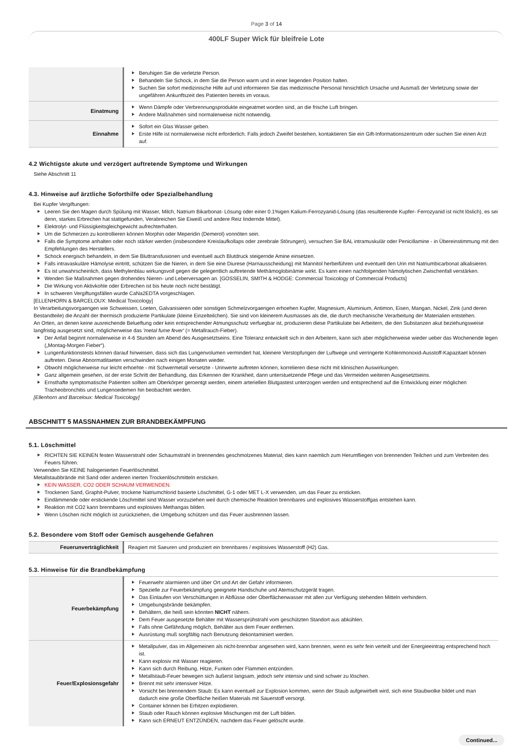Page 3 of 14
400LF Super Wick für bleifreie Lote
| | Beruhigen Sie die verletzte Person. Behandeln Sie Schock, in dem Sie die Person warm und in einer liegenden Position halten. Suchen Sie sofort medizinische Hilfe auf und informieren Sie das medizinische Personal hinsichtlich Ursache und Ausmaß der Verletzung sowie der ungefähren Ankunftszeit des Patienten bereits im voraus. |
| Einatmung | Wenn Dämpfe oder Verbrennungsprodukte eingeatmet worden sind, an die frische Luft bringen. Andere Maßnahmen sind normalerweise nicht notwendig. |
| Einnahme | Sofort ein Glas Wasser geben. Erste Hilfe ist normalerweise nicht erforderlich. Falls jedoch Zweifel bestehen, kontaktieren Sie ein Gift-Informationszentrum oder suchen Sie einen Arzt auf. |
4.2 Wichtigste akute und verzögert auftretende Symptome und Wirkungen
Siehe Abschnitt 11
4.3. Hinweise auf ärztliche Soforthilfe oder Spezialbehandlung
Bei Kupfer Vergiftungen:
Leeren Sie den Magen durch Spülung mit Wasser, Milch, Natrium Bikarbonat- Lösung oder einer 0.1%igen Kalium-Ferrozyanid-Lösung (das resultierende Kupfer- Ferrozyanid ist nicht löslich), es sei denn, starkes Erbrechen hat stattgefunden, Verabreichen Sie Eiweiß und andere Reiz lindernde Mittel).
Elektrolyt- und Flüssigkeitsgleichgewicht aufrechterhalten.
Um die Schmerzen zu kontrollieren können Morphin oder Meperidin (Demerol) vonnöten sein.
Falls die Symptome anhalten oder noch stärker werden (insbesondere Kreislaufkollaps oder zerebrale Störungen), versuchen Sie BAL intramuskulär oder Penicillamine - in Übereinstimmung mit den Empfehlungen des Herstellers.
Schock energisch behandeln, in dem Sie Bluttransfusionen und eventuell auch Blutdruck steigernde Amine einsetzen.
Falls intravaskuläre Hämolyse eintritt, schützen Sie die Nieren, in dem Sie eine Diurese (Harnausscheidung) mit Mannitol herbeiführen und eventuell den Urin mit Natriumbicarbonat alkalisieren.
Es ist unwahrscheinlich, dass Methylenblau wirkungsvoll gegen die gelegentlich auftretende Methämoglobinämie wirkt. Es kann einen nachfolgenden hämolytischen Zwischenfall verstärken.
Wenden Sie Maßnahmen gegen drohendes Nieren- und Leberversagen an. [GOSSELIN, SMITH & HODGE: Commercial Toxicology of Commercial Products]
Die Wirkung von Aktivkohle oder Erbrechen ist bis heute noch nicht bestätigt.
In schweren Vergiftungsfällen wurde CaNa2EDTA vorgeschlagen.
[ELLENHORN & BARCELOUX: Medical Toxicology]
In Verarbeitungsvorgaengen wie Schweissen, Loeten, Galvanisieren oder sonstigen Schmelzvorgaengen erhoehen Kupfer, Magnesium, Aluminium, Antimon, Eisen, Mangan, Nickel, Zink (und deren Bestandteile) die Anzahl der thermisch produzierte Partikulate (kleine Einzelteilchen). Sie sind von kleinerem Ausmasses als die, die durch mechanische Verarbeitung der Materialien entstehen.
An Orten, an denen keine ausreichende Belueftung oder kein entsprechender Atmungsschutz verfuegbar ist, produzieren diese Partikulate bei Arbeitern, die den Substanzen akut beziehungsweise langfristig ausgesetzt sind, möglicherweise das 'metal fume fever' (= Metallrauch-Fieber).
Der Anfall beginnt normalerweise in 4-6 Stunden am Abend des Ausgesetztseins. Eine Toleranz entwickelt sich in den Arbeitern, kann sich aber möglicherweise wieder ueber das Wochenende legen („Montag-Morgen Fieber“).
Lungenfunktionstests können darauf hinweisen, dass sich das Lungenvolumen vermindert hat, kleinere Verstopfungen der Luftwege und verringerte Kohlenmonoxid-Ausstoff-Kapazitaet können auftreten. Diese Abnormatlitaeten verschwinden nach einigen Monaten wieder.
Obwohl möglicherweise nur leicht erhoehte - mit Schwermetall versetzte - Urinwerte auftreten können, korrelieren diese nicht mit klinischen Auswirkungen.
Ganz allgemein gesehen, ist der erste Schritt der Behandlung, das Erkennen der Krankheit, dann unterstuetzende Pflege und das Vermeiden weiteren Ausgesetztseins.
Ernsthafte symptomatische Patienten sollten am Oberkörper geroentgt werden, einem arteriellen Blutgastest unterzogen werden und entsprechend auf die Entwicklung einer möglichen Tracheobronchitis und Lungenoedemen hin beobachtet werden.
[Ellenhorn and Barceloux: Medical Toxicology]
ABSCHNITT 5 MASSNAHMEN ZUR BRANDBEKÄMPFUNG
5.1. Löschmittel
RICHTEN SIE KEINEN festen Wasserstrahl oder Schaumstrahl in brennendes geschmolzenes Material; dies kann naemlich zum Herumfliegen von brennenden Teilchen und zum Verbreiten des Feuers führen.
Verwenden Sie KEINE halogenierten Feuerlöschmittel.
Metallstaubbrände mit Sand oder anderen inerten Trockenlöschmitteln ersticken.
KEIN WASSER, CO2 ODER SCHAUM VERWENDEN.
Trockenen Sand, Graphit-Pulver, trockene Natriumchlorid basierte Löschmittel, G-1 oder MET L-X verwenden, um das Feuer zu ersticken.
Eindämmende oder erstickende Löschmittel sind Wasser vorzuziehen weil durch chemische Reaktion brennbares und explosives Wasserstoffgas entstehen kann.
Reaktion mit CO2 kann brennbares und explosives Methangas bilden.
Wenn Löschen nicht möglich ist zurückziehen, die Umgebung schützen und das Feuer ausbrennen lassen.
5.2. Besondere vom Stoff oder Gemisch ausgehende Gefahren
| Feuerunverträglichkeit | Reagiert mit Saeuren und produziert ein brennbares / explosives Wasserstoff (H2) Gas. |
5.3. Hinweise für die Brandbekämpfung
| Feuerbekämpfung | Feuerwehr alarmieren und über Ort und Art der Gefahr informieren. Spezielle zur Feuerbekämpfung geeignete Handschuhe und Atemschutzgerät tragen. Das Einlaufen von Verschüttungen in Abflüsse oder Oberflächenwasser mit allen zur Verfügung stehenden Mitteln verhindern. Umgebungsbrände bekämpfen. Behältern, die heiß sein könnten NICHT nähern. Dem Feuer ausgesetzte Behälter mit Wassersprühstrahl vom geschützten Standort aus abkühlen. Falls ohne Gefährdung möglich, Behälter aus dem Feuer entfernen. Ausrüstung muß sorgfältig nach Benutzung dekontaminiert werden. |
| Feuer/Explosionsgefahr | Metallpulver, das im Allgemeinen als nicht-brennbar angesehen wird, kann brennen, wenn es sehr fein verteilt und der Energieeintrag entsprechend hoch ist. Kann explosiv mit Wasser reagieren. Kann sich durch Reibung, Hitze, Funken oder Flammen entzünden. Metallstaub-Feuer bewegen sich äußerst langsam, jedoch sehr intensiv und sind schwer zu löschen. Brennt mit sehr intensiver Hitze. Vorsicht bei brennendem Staub: Es kann eventuell zur Explosion kommen, wenn der Staub aufgewirbelt wird, sich eine Staubwolke bildet und man dadurch eine große Oberfläche heißen Materials mit Sauerstoff versorgt. Container können bei Erhitzen explodieren. Staub oder Rauch können explosive Mischungen mit der Luft bilden. Kann sich ERNEUT ENTZÜNDEN, nachdem das Feuer gelöscht wurde. |
Continued...